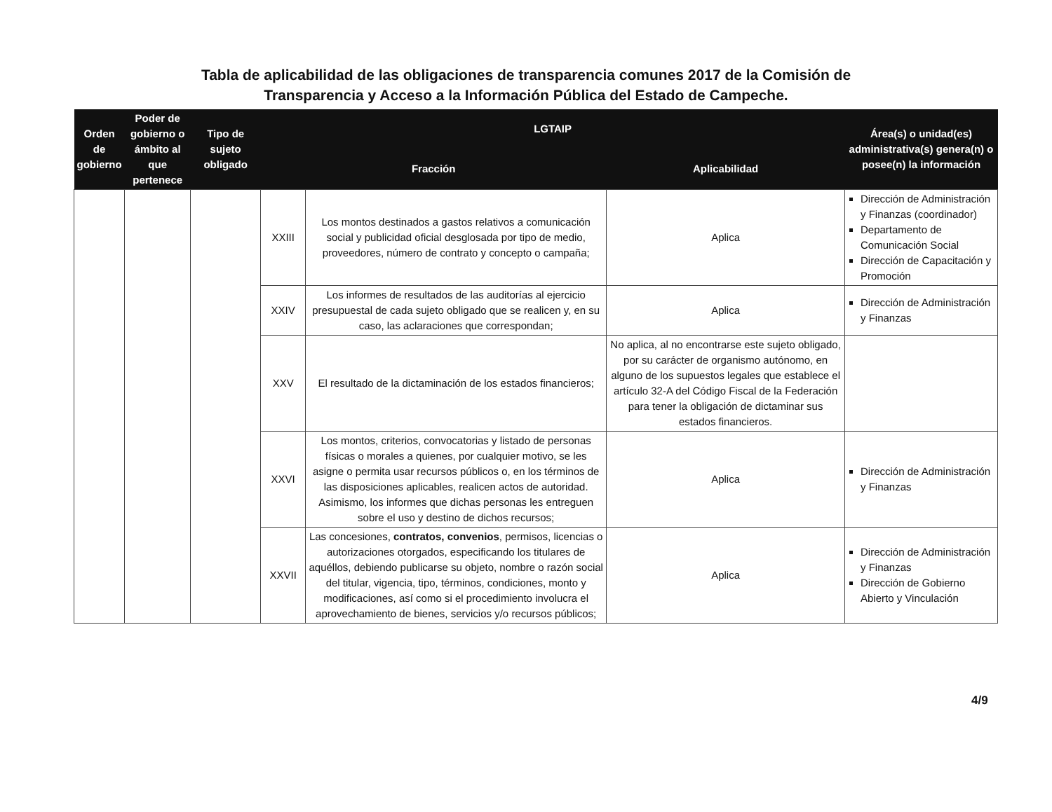Tabla de aplicabilidad de las obligaciones de transparencia comunes 2017 de la Comisión de
Transparencia y Acceso a la Información Pública del Estado de Campeche.
| Orden de gobierno | Poder de gobierno o ámbito al que pertenece | Tipo de sujeto obligado | LGTAIP | | | Área(s) o unidad(es) administrativa(s) genera(n) o posee(n) la información |
| --- | --- | --- | --- | --- | --- | --- |
| | | | Fracción | | Aplicabilidad | |
| | | | XXIII | Los montos destinados a gastos relativos a comunicación social y publicidad oficial desglosada por tipo de medio, proveedores, número de contrato y concepto o campaña; | Aplica | Dirección de Administración y Finanzas (coordinador) Departamento de Comunicación Social Dirección de Capacitación y Promoción |
| | | | XXIV | Los informes de resultados de las auditorías al ejercicio presupuestal de cada sujeto obligado que se realicen y, en su caso, las aclaraciones que correspondan; | Aplica | Dirección de Administración y Finanzas |
| | | | XXV | El resultado de la dictaminación de los estados financieros; | No aplica, al no encontrarse este sujeto obligado, por su carácter de organismo autónomo, en alguno de los supuestos legales que establece el artículo 32-A del Código Fiscal de la Federación para tener la obligación de dictaminar sus estados financieros. | |
| | | | XXVI | Los montos, criterios, convocatorias y listado de personas físicas o morales a quienes, por cualquier motivo, se les asigne o permita usar recursos públicos o, en los términos de las disposiciones aplicables, realicen actos de autoridad. Asimismo, los informes que dichas personas les entreguen sobre el uso y destino de dichos recursos; | Aplica | Dirección de Administración y Finanzas |
| | | | XXVII | Las concesiones, contratos, convenios , permisos, licencias o autorizaciones otorgados, especificando los titulares de aquéllos, debiendo publicarse su objeto, nombre o razón social del titular, vigencia, tipo, términos, condiciones, monto y modificaciones, así como si el procedimiento involucra el aprovechamiento de bienes, servicios y/o recursos públicos; | Aplica | Dirección de Administración y Finanzas Dirección de Gobierno Abierto y Vinculación |
4/9